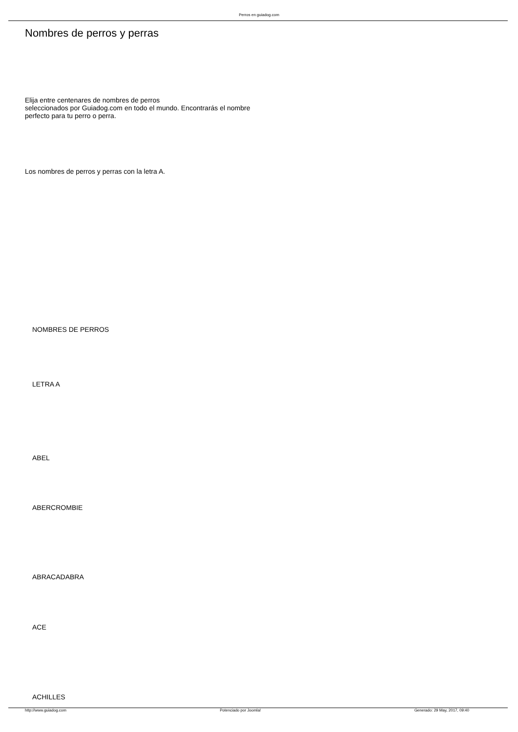Perros en guiadog.com
Nombres de perros y perras
Elija entre centenares de nombres de perros
seleccionados por Guiadog.com en todo el mundo. Encontrarás el nombre
perfecto para tu perro o perra.
Los nombres de perros y perras con la letra A.
NOMBRES DE PERROS
LETRA A
ABEL
ABERCROMBIE
ABRACADABRA
ACE
ACHILLES
http://www.guiadog.com Potenciado por Joomla! Generado: 29 May, 2017, 09:40